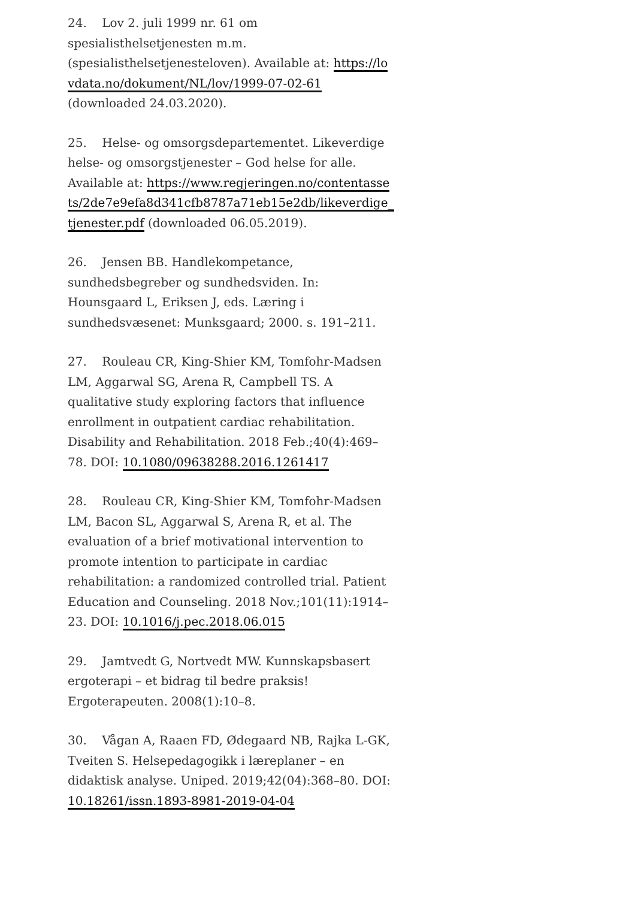24. Lov 2. juli 1999 nr. 61 om spesialisthelsetjenesten m.m. (spesialisthelsetjenesteloven). Available at: https://lovdata.no/dokument/NL/lov/1999-07-02-61 (downloaded 24.03.2020).
25. Helse- og omsorgsdepartementet. Likeverdige helse- og omsorgstjenester – God helse for alle. Available at: https://www.regjeringen.no/contentassets/2de7e9efa8d341cfb8787a71eb15e2db/likeverdige_tjenester.pdf (downloaded 06.05.2019).
26. Jensen BB. Handlekompetance, sundhedsbegreber og sundhedsviden. In: Hounsgaard L, Eriksen J, eds. Læring i sundhedsvæsenet: Munksgaard; 2000. s. 191–211.
27. Rouleau CR, King-Shier KM, Tomfohr-Madsen LM, Aggarwal SG, Arena R, Campbell TS. A qualitative study exploring factors that influence enrollment in outpatient cardiac rehabilitation. Disability and Rehabilitation. 2018 Feb.;40(4):469–78. DOI: 10.1080/09638288.2016.1261417
28. Rouleau CR, King-Shier KM, Tomfohr-Madsen LM, Bacon SL, Aggarwal S, Arena R, et al. The evaluation of a brief motivational intervention to promote intention to participate in cardiac rehabilitation: a randomized controlled trial. Patient Education and Counseling. 2018 Nov.;101(11):1914–23. DOI: 10.1016/j.pec.2018.06.015
29. Jamtvedt G, Nortvedt MW. Kunnskapsbasert ergoterapi – et bidrag til bedre praksis! Ergoterapeuten. 2008(1):10–8.
30. Vågan A, Raaen FD, Ødegaard NB, Rajka L-GK, Tveiten S. Helsepedagogikk i læreplaner – en didaktisk analyse. Uniped. 2019;42(04):368–80. DOI: 10.18261/issn.1893-8981-2019-04-04